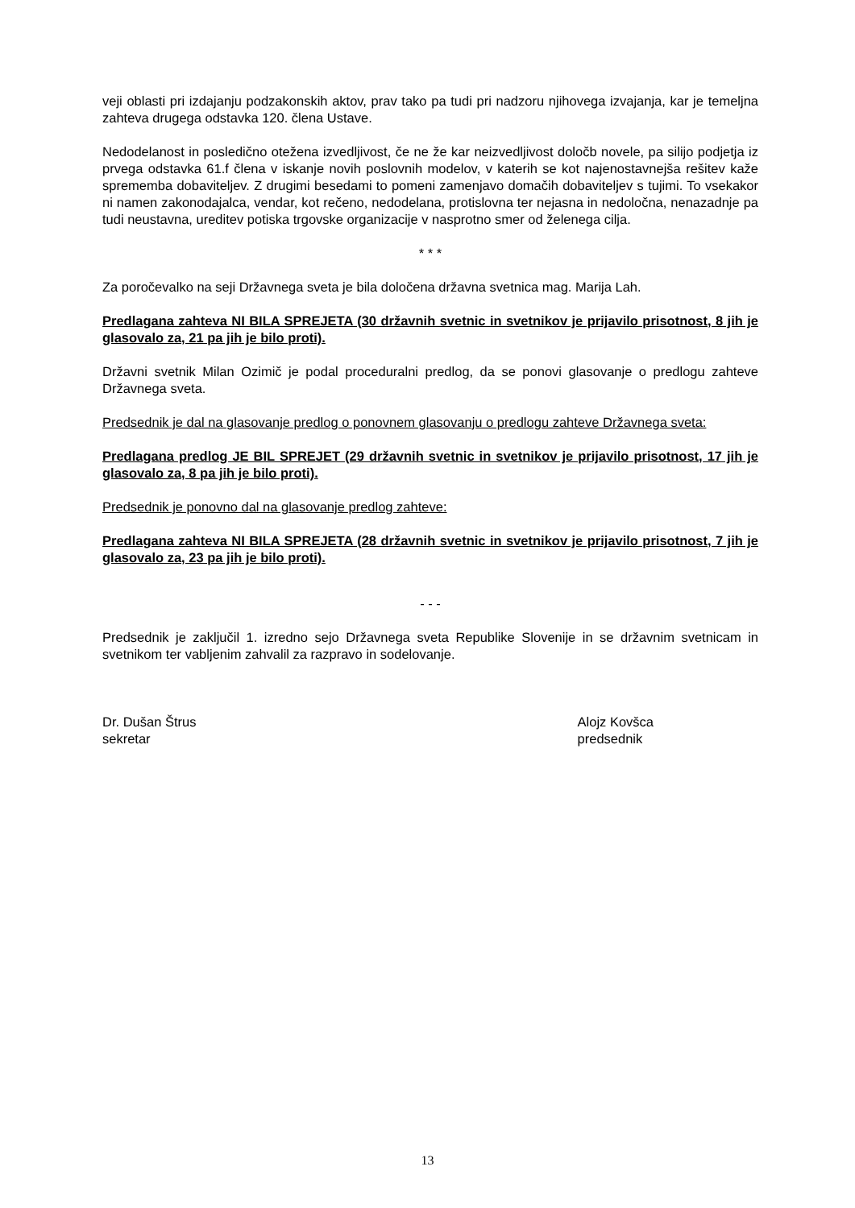veji oblasti pri izdajanju podzakonskih aktov, prav tako pa tudi pri nadzoru njihovega izvajanja, kar je temeljna zahteva drugega odstavka 120. člena Ustave.
Nedodelanost in posledično otežena izvedljivost, če ne že kar neizvedljivost določb novele, pa silijo podjetja iz prvega odstavka 61.f člena v iskanje novih poslovnih modelov, v katerih se kot najenostavnejša rešitev kaže sprememba dobaviteljev. Z drugimi besedami to pomeni zamenjavo domačih dobaviteljev s tujimi. To vsekakor ni namen zakonodajalca, vendar, kot rečeno, nedodelana, protislovna ter nejasna in nedoločna, nenazadnje pa tudi neustavna, ureditev potiska trgovske organizacije v nasprotno smer od želenega cilja.
* * *
Za poročevalko na seji Državnega sveta je bila določena državna svetnica mag. Marija Lah.
Predlagana zahteva NI BILA SPREJETA (30 državnih svetnic in svetnikov je prijavilo prisotnost, 8 jih je glasovalo za, 21 pa jih je bilo proti).
Državni svetnik Milan Ozimič je podal proceduralni predlog, da se ponovi glasovanje o predlogu zahteve Državnega sveta.
Predsednik je dal na glasovanje predlog o ponovnem glasovanju o predlogu zahteve Državnega sveta:
Predlagana predlog JE BIL SPREJET (29 državnih svetnic in svetnikov je prijavilo prisotnost, 17 jih je glasovalo za, 8 pa jih je bilo proti).
Predsednik je ponovno dal na glasovanje predlog zahteve:
Predlagana zahteva NI BILA SPREJETA (28 državnih svetnic in svetnikov je prijavilo prisotnost, 7 jih je glasovalo za, 23 pa jih je bilo proti).
- - -
Predsednik je zaključil 1. izredno sejo Državnega sveta Republike Slovenije in se državnim svetnicam in svetnikom ter vabljenim zahvalil za razpravo in sodelovanje.
Dr. Dušan Štrus
sekretar
Alojz Kovšca
predsednik
13